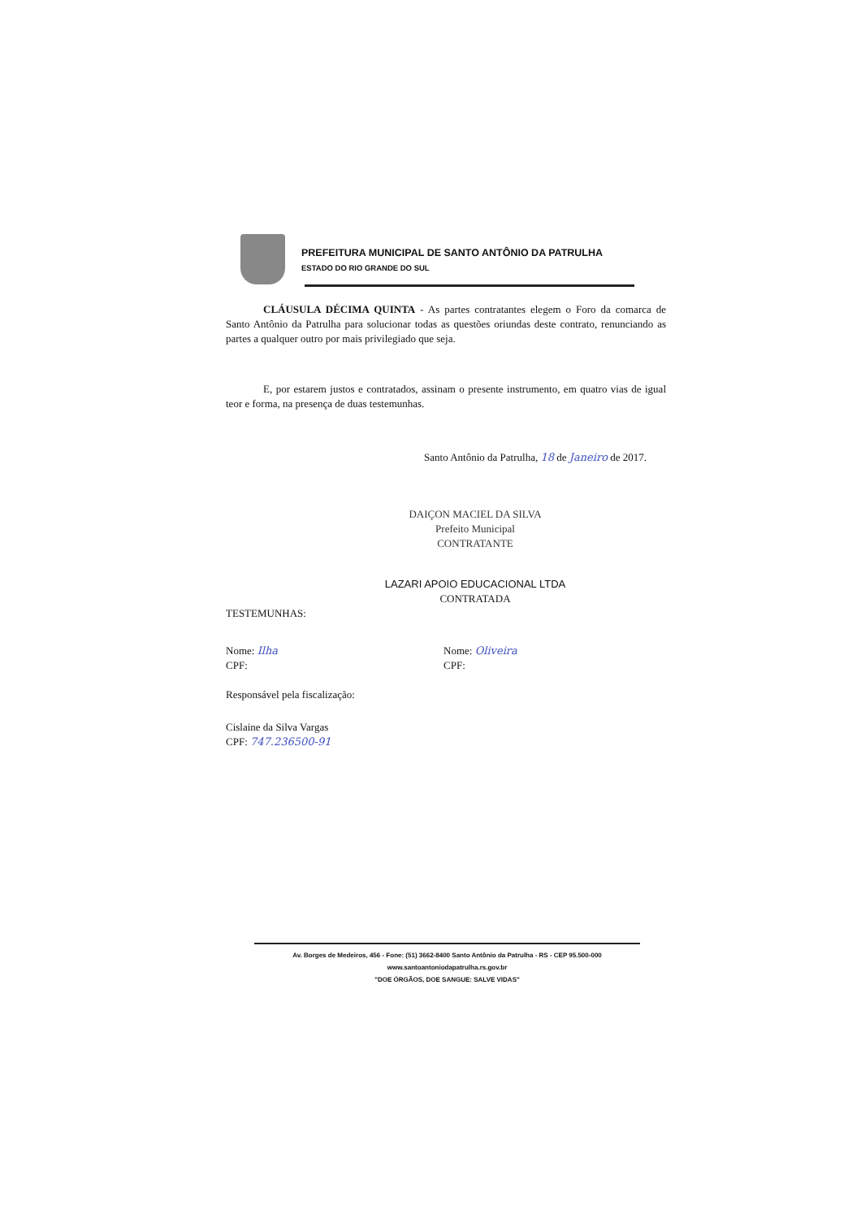PREFEITURA MUNICIPAL DE SANTO ANTÔNIO DA PATRULHA
ESTADO DO RIO GRANDE DO SUL
CLÁUSULA DÉCIMA QUINTA - As partes contratantes elegem o Foro da comarca de Santo Antônio da Patrulha para solucionar todas as questões oriundas deste contrato, renunciando as partes a qualquer outro por mais privilegiado que seja.
E, por estarem justos e contratados, assinam o presente instrumento, em quatro vias de igual teor e forma, na presença de duas testemunhas.
Santo Antônio da Patrulha, 18 de Janeiro de 2017.
DAIÇON MACIEL DA SILVA
Prefeito Municipal
CONTRATANTE
LAZARI APOIO EDUCACIONAL LTDA
CONTRATADA
TESTEMUNHAS:
Nome: Ilha
CPF:
Nome: Oliveira
CPF:
Responsável pela fiscalização:
Cislaine da Silva Vargas
CPF: 747.236500-91
Av. Borges de Medeiros, 456 - Fone: (51) 3662-8400 Santo Antônio da Patrulha - RS - CEP 95.500-000
www.santoantoniodapatrulha.rs.gov.br
"DOE ÓRGÃOS, DOE SANGUE: SALVE VIDAS"